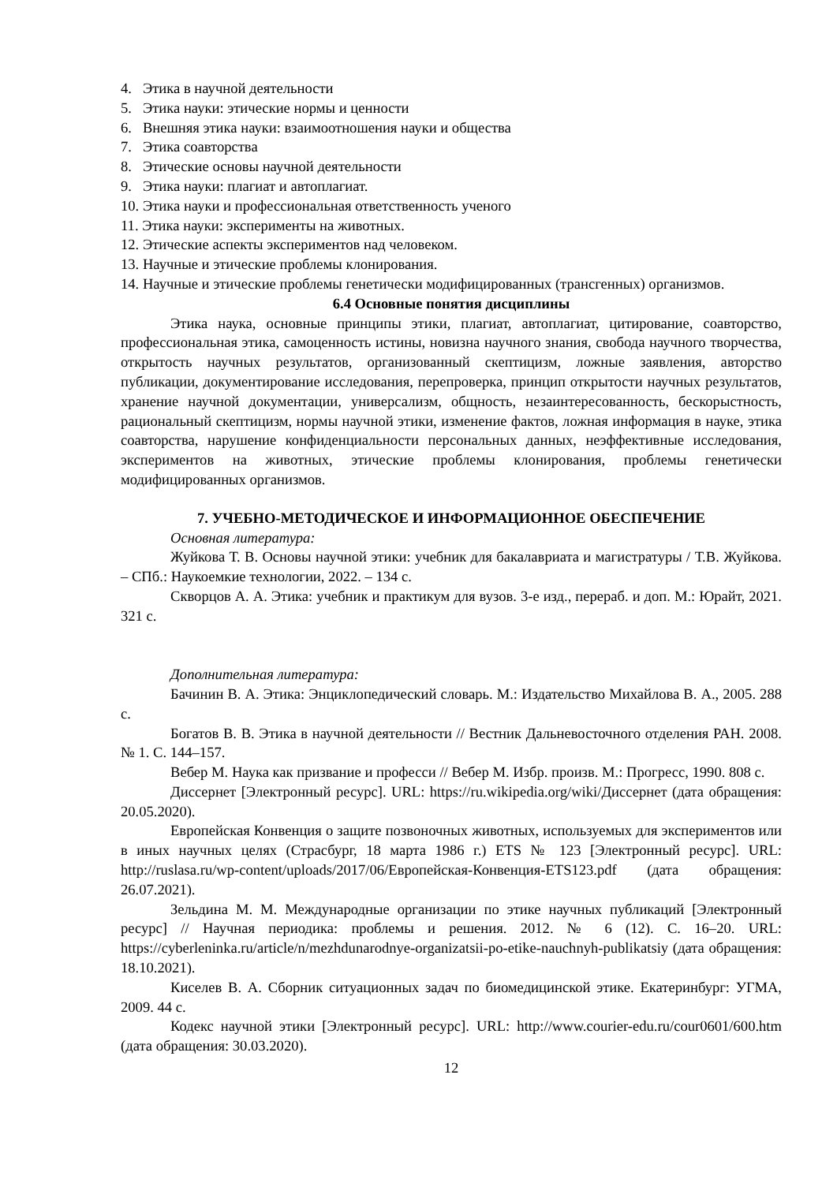4. Этика в научной деятельности
5. Этика науки: этические нормы и ценности
6. Внешняя этика науки: взаимоотношения науки и общества
7. Этика соавторства
8. Этические основы научной деятельности
9. Этика науки: плагиат и автоплагиат.
10. Этика науки и профессиональная ответственность ученого
11. Этика науки: эксперименты на животных.
12. Этические аспекты экспериментов над человеком.
13. Научные и этические проблемы клонирования.
14. Научные и этические проблемы генетически модифицированных (трансгенных) организмов.
6.4 Основные понятия дисциплины
Этика наука, основные принципы этики, плагиат, автоплагиат, цитирование, соавторство, профессиональная этика, самоценность истины, новизна научного знания, свобода научного творчества, открытость научных результатов, организованный скептицизм, ложные заявления, авторство публикации, документирование исследования, перепроверка, принцип открытости научных результатов, хранение научной документации, универсализм, общность, незаинтересованность, бескорыстность, рациональный скептицизм, нормы научной этики, изменение фактов, ложная информация в науке, этика соавторства, нарушение конфиденциальности персональных данных, неэффективные исследования, экспериментов на животных, этические проблемы клонирования, проблемы генетически модифицированных организмов.
7. УЧЕБНО-МЕТОДИЧЕСКОЕ И ИНФОРМАЦИОННОЕ ОБЕСПЕЧЕНИЕ
Основная литература:
Жуйкова Т. В. Основы научной этики: учебник для бакалавриата и магистратуры / Т.В. Жуйкова. – СПб.: Наукоемкие технологии, 2022. – 134 с.
Скворцов А. А. Этика: учебник и практикум для вузов. 3-е изд., перераб. и доп. М.: Юрайт, 2021. 321 с.
Дополнительная литература:
Бачинин В. А. Этика: Энциклопедический словарь. М.: Издательство Михайлова В. А., 2005. 288 с.
Богатов В. В. Этика в научной деятельности // Вестник Дальневосточного отделения РАН. 2008. № 1. С. 144–157.
Вебер М. Наука как призвание и професси // Вебер М. Избр. произв. М.: Прогресс, 1990. 808 с.
Диссернет [Электронный ресурс]. URL: https://ru.wikipedia.org/wiki/Диссернет (дата обращения: 20.05.2020).
Европейская Конвенция о защите позвоночных животных, используемых для экспериментов или в иных научных целях (Страсбург, 18 марта 1986 г.) ETS № 123 [Электронный ресурс]. URL: http://ruslasa.ru/wp-content/uploads/2017/06/Европейская-Конвенция-ETS123.pdf (дата обращения: 26.07.2021).
Зельдина М. М. Международные организации по этике научных публикаций [Электронный ресурс] // Научная периодика: проблемы и решения. 2012. № 6 (12). С. 16–20. URL: https://cyberleninka.ru/article/n/mezhdunarodnye-organizatsii-po-etike-nauchnyh-publikatsiy (дата обращения: 18.10.2021).
Киселев В. А. Сборник ситуационных задач по биомедицинской этике. Екатеринбург: УГМА, 2009. 44 с.
Кодекс научной этики [Электронный ресурс]. URL: http://www.courier-edu.ru/cour0601/600.htm (дата обращения: 30.03.2020).
12